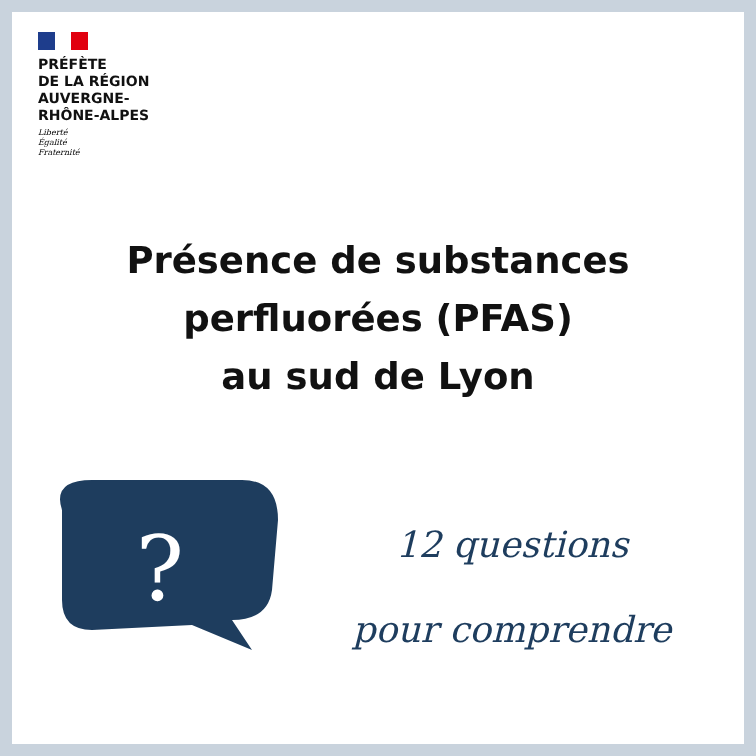PRÉFÈTE
DE LA RÉGION
AUVERGNE-
RHÔNE-ALPES
Liberté
Égalité
Fraternité
Présence de substances
perfluorées (PFAS)
au sud de Lyon
?
12 questions
pour comprendre